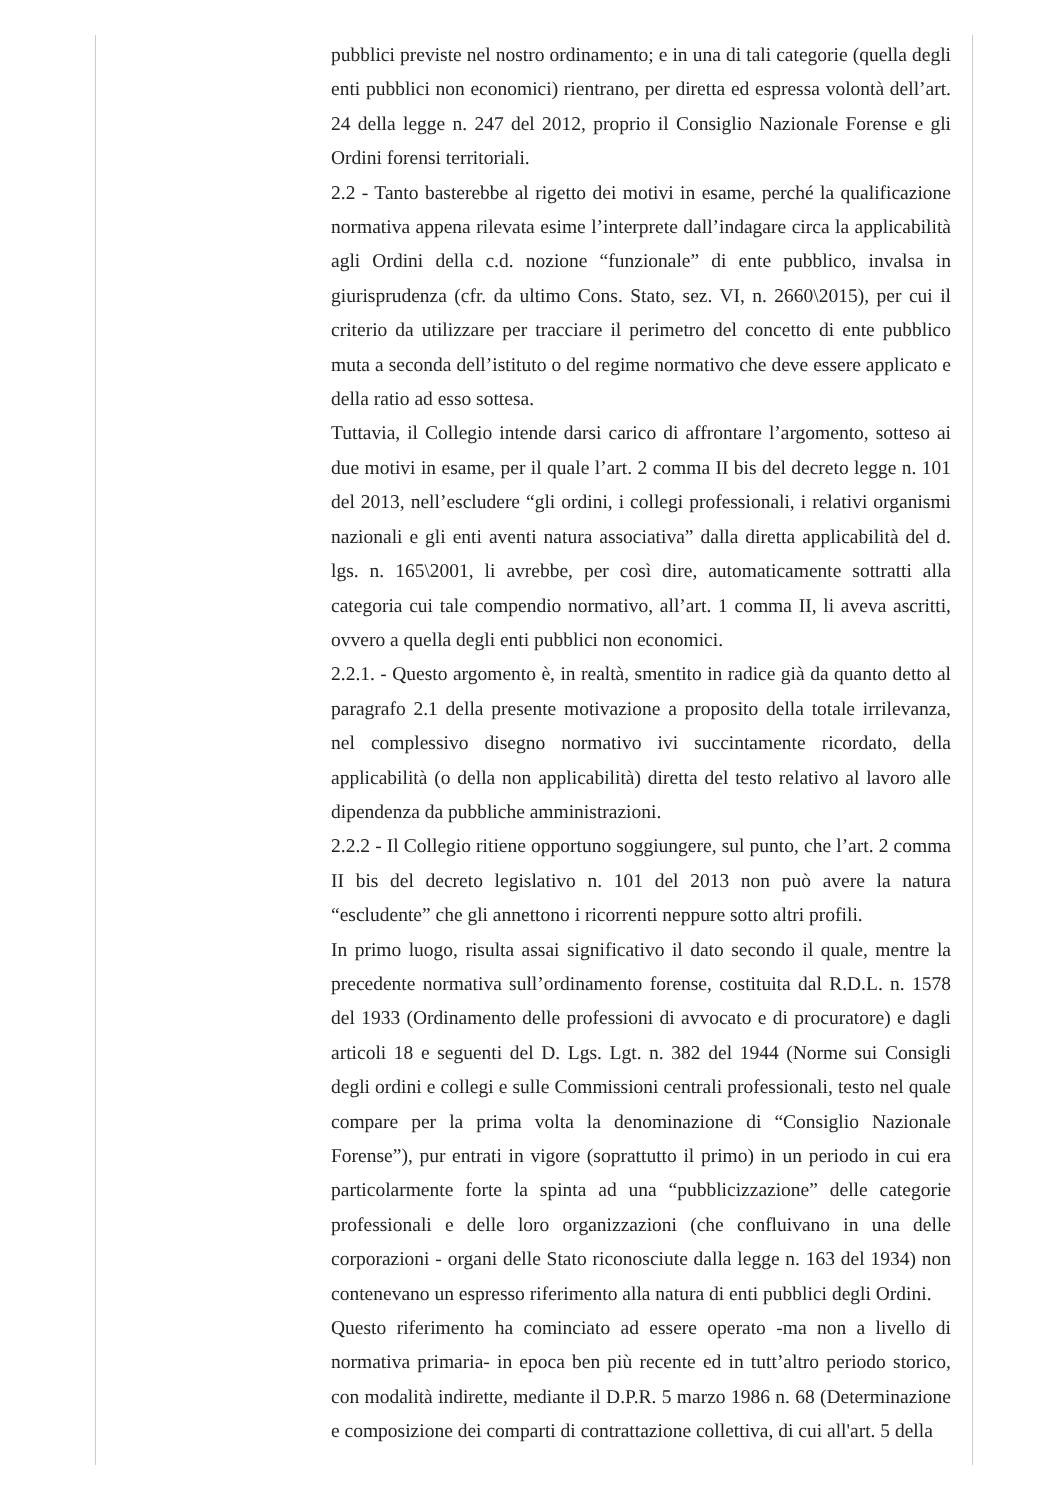pubblici previste nel nostro ordinamento; e in una di tali categorie (quella degli enti pubblici non economici) rientrano, per diretta ed espressa volontà dell’art. 24 della legge n. 247 del 2012, proprio il Consiglio Nazionale Forense e gli Ordini forensi territoriali.
2.2 - Tanto basterebbe al rigetto dei motivi in esame, perché la qualificazione normativa appena rilevata esime l’interprete dall’indagare circa la applicabilità agli Ordini della c.d. nozione “funzionale” di ente pubblico, invalsa in giurisprudenza (cfr. da ultimo Cons. Stato, sez. VI, n. 2660\2015), per cui il criterio da utilizzare per tracciare il perimetro del concetto di ente pubblico muta a seconda dell’istituto o del regime normativo che deve essere applicato e della ratio ad esso sottesa.
Tuttavia, il Collegio intende darsi carico di affrontare l’argomento, sotteso ai due motivi in esame, per il quale l’art. 2 comma II bis del decreto legge n. 101 del 2013, nell’escludere “gli ordini, i collegi professionali, i relativi organismi nazionali e gli enti aventi natura associativa” dalla diretta applicabilità del d. lgs. n. 165\2001, li avrebbe, per così dire, automaticamente sottratti alla categoria cui tale compendio normativo, all’art. 1 comma II, li aveva ascritti, ovvero a quella degli enti pubblici non economici.
2.2.1. - Questo argomento è, in realtà, smentito in radice già da quanto detto al paragrafo 2.1 della presente motivazione a proposito della totale irrilevanza, nel complessivo disegno normativo ivi succintamente ricordato, della applicabilità (o della non applicabilità) diretta del testo relativo al lavoro alle dipendenza da pubbliche amministrazioni.
2.2.2 - Il Collegio ritiene opportuno soggiungere, sul punto, che l’art. 2 comma II bis del decreto legislativo n. 101 del 2013 non può avere la natura “escludente” che gli annettono i ricorrenti neppure sotto altri profili.
In primo luogo, risulta assai significativo il dato secondo il quale, mentre la precedente normativa sull’ordinamento forense, costituita dal R.D.L. n. 1578 del 1933 (Ordinamento delle professioni di avvocato e di procuratore) e dagli articoli 18 e seguenti del D. Lgs. Lgt. n. 382 del 1944 (Norme sui Consigli degli ordini e collegi e sulle Commissioni centrali professionali, testo nel quale compare per la prima volta la denominazione di “Consiglio Nazionale Forense”), pur entrati in vigore (soprattutto il primo) in un periodo in cui era particolarmente forte la spinta ad una “pubblicizzazione” delle categorie professionali e delle loro organizzazioni (che confluivano in una delle corporazioni - organi delle Stato riconosciute dalla legge n. 163 del 1934) non contenevano un espresso riferimento alla natura di enti pubblici degli Ordini.
Questo riferimento ha cominciato ad essere operato -ma non a livello di normativa primaria- in epoca ben più recente ed in tutt’altro periodo storico, con modalità indirette, mediante il D.P.R. 5 marzo 1986 n. 68 (Determinazione e composizione dei comparti di contrattazione collettiva, di cui all'art. 5 della